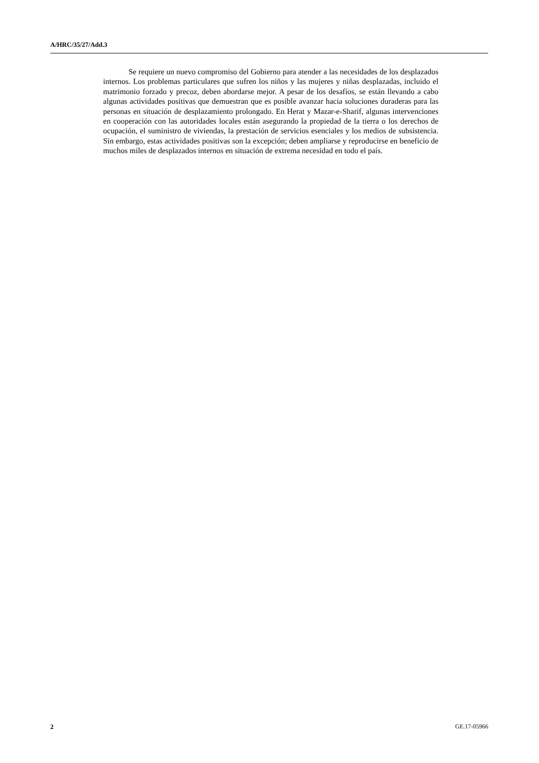A/HRC/35/27/Add.3
Se requiere un nuevo compromiso del Gobierno para atender a las necesidades de los desplazados internos. Los problemas particulares que sufren los niños y las mujeres y niñas desplazadas, incluido el matrimonio forzado y precoz, deben abordarse mejor. A pesar de los desafíos, se están llevando a cabo algunas actividades positivas que demuestran que es posible avanzar hacia soluciones duraderas para las personas en situación de desplazamiento prolongado. En Herat y Mazar-e-Sharif, algunas intervenciones en cooperación con las autoridades locales están asegurando la propiedad de la tierra o los derechos de ocupación, el suministro de viviendas, la prestación de servicios esenciales y los medios de subsistencia. Sin embargo, estas actividades positivas son la excepción; deben ampliarse y reproducirse en beneficio de muchos miles de desplazados internos en situación de extrema necesidad en todo el país.
2 GE.17-05966